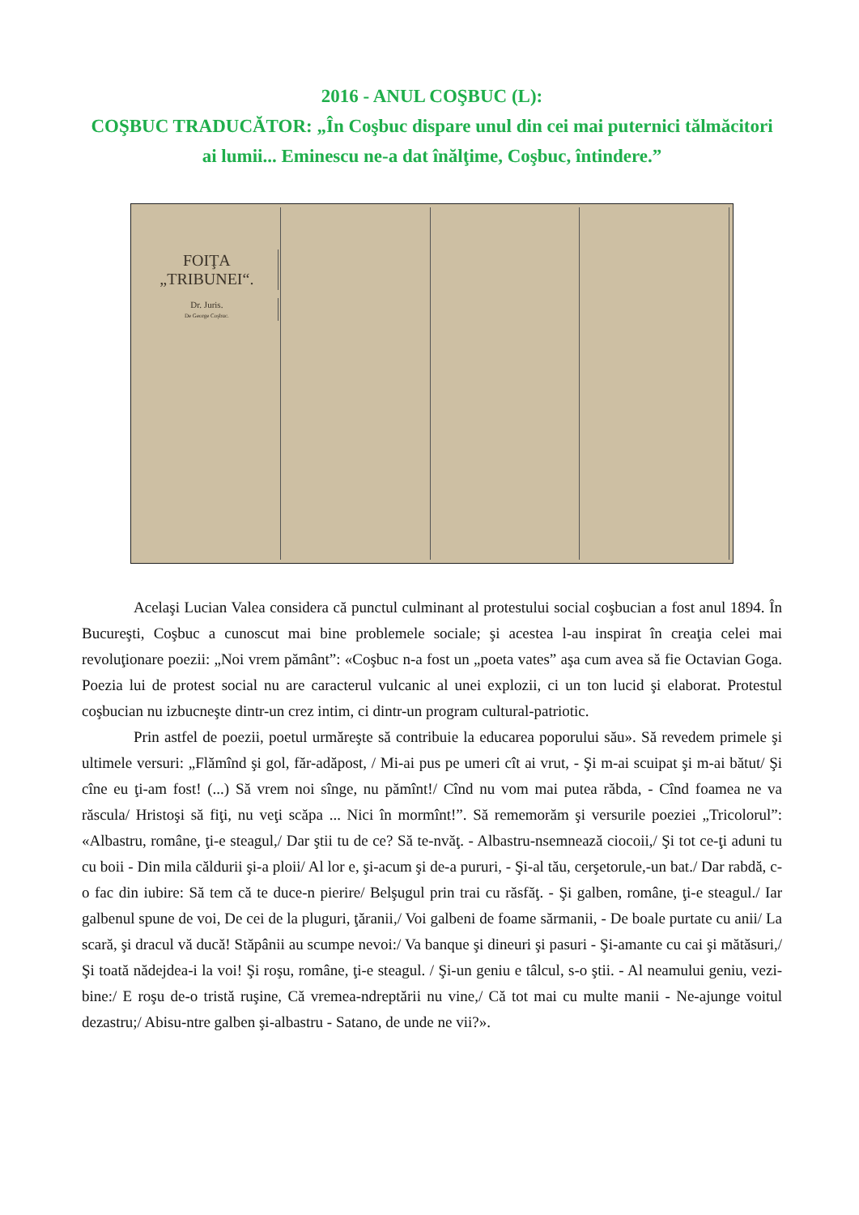2016 - ANUL COŞBUC (L):
COŞBUC TRADUCĂTOR: „În Coşbuc dispare unul din cei mai puternici tălmăcitori ai lumii... Eminescu ne-a dat înălţime, Coşbuc, întindere.”
FOIŢA „TRIBUNEI“.
Dr. Juris.
De George Coşbuc.
Acelaşi Lucian Valea considera că punctul culminant al protestului social coşbucian a fost anul 1894. În Bucureşti, Coşbuc a cunoscut mai bine problemele sociale; şi acestea l-au inspirat în creaţia celei mai revoluţionare poezii: „Noi vrem pământ”: «Coşbuc n-a fost un „poeta vates” aşa cum avea să fie Octavian Goga. Poezia lui de protest social nu are caracterul vulcanic al unei explozii, ci un ton lucid şi elaborat. Protestul coşbucian nu izbucneşte dintr-un crez intim, ci dintr-un program cultural-patriotic.
Prin astfel de poezii, poetul urmăreşte să contribuie la educarea poporului său». Să revedem primele şi ultimele versuri: „Flămînd şi gol, făr-adăpost, / Mi-ai pus pe umeri cît ai vrut, - Şi m-ai scuipat şi m-ai bătut/ Şi cîne eu ţi-am fost! (...) Să vrem noi sînge, nu pămînt!/ Cînd nu vom mai putea răbda, - Cînd foamea ne va răscula/ Hristoşi să fiţi, nu veţi scăpa ... Nici în mormînt!”. Să rememorăm şi versurile poeziei „Tricolorul”: «Albastru, române, ţi-e steagul,/ Dar ştii tu de ce? Să te-nvăţ. - Albastru-nsemnează ciocoii,/ Şi tot ce-ţi aduni tu cu boii - Din mila căldurii şi-a ploii/ Al lor e, şi-acum şi de-a pururi, - Şi-al tău, cerşetorule,-un bat./ Dar rabdă, c-o fac din iubire: Să tem că te duce-n pierire/ Belşugul prin trai cu răsfăţ. - Şi galben, române, ţi-e steagul./ Iar galbenul spune de voi, De cei de la pluguri, ţăranii,/ Voi galbeni de foame sărmanii, - De boale purtate cu anii/ La scară, şi dracul vă ducă! Stăpânii au scumpe nevoi:/ Va banque şi dineuri şi pasuri - Şi-amante cu cai şi mătăsuri,/ Şi toată nădejdea-i la voi! Şi roşu, române, ţi-e steagul. / Şi-un geniu e tâlcul, s-o ştii. - Al neamului geniu, vezi-bine:/ E roşu de-o tristă ruşine, Că vremea-ndreptării nu vine,/ Că tot mai cu multe manii - Ne-ajunge voitul dezastru;/ Abisu-ntre galben şi-albastru - Satano, de unde ne vii?».